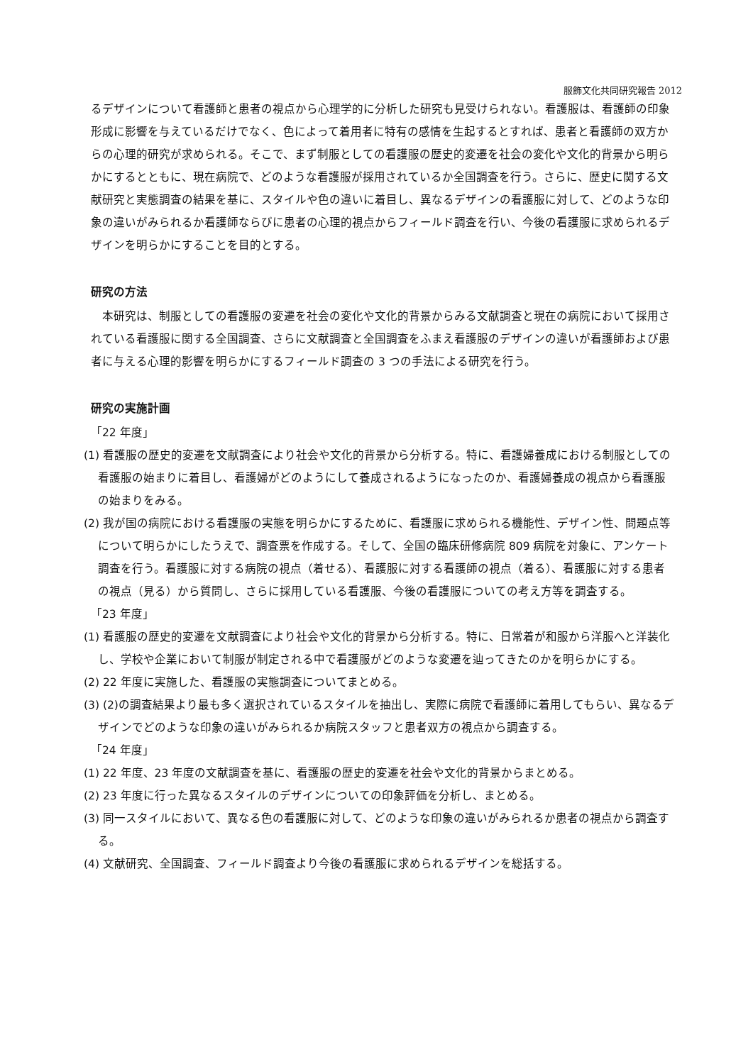服飾文化共同研究報告 2012
るデザインについて看護師と患者の視点から心理学的に分析した研究も見受けられない。看護服は、看護師の印象形成に影響を与えているだけでなく、色によって着用者に特有の感情を生起するとすれば、患者と看護師の双方からの心理的研究が求められる。そこで、まず制服としての看護服の歴史的変遷を社会の変化や文化的背景から明らかにするとともに、現在病院で、どのような看護服が採用されているか全国調査を行う。さらに、歴史に関する文献研究と実態調査の結果を基に、スタイルや色の違いに着目し、異なるデザインの看護服に対して、どのような印象の違いがみられるか看護師ならびに患者の心理的視点からフィールド調査を行い、今後の看護服に求められるデザインを明らかにすることを目的とする。
研究の方法
本研究は、制服としての看護服の変遷を社会の変化や文化的背景からみる文献調査と現在の病院において採用されている看護服に関する全国調査、さらに文献調査と全国調査をふまえ看護服のデザインの違いが看護師および患者に与える心理的影響を明らかにするフィールド調査の 3 つの手法による研究を行う。
研究の実施計画
「22 年度」
(1) 看護服の歴史的変遷を文献調査により社会や文化的背景から分析する。特に、看護婦養成における制服としての看護服の始まりに着目し、看護婦がどのようにして養成されるようになったのか、看護婦養成の視点から看護服の始まりをみる。
(2) 我が国の病院における看護服の実態を明らかにするために、看護服に求められる機能性、デザイン性、問題点等について明らかにしたうえで、調査票を作成する。そして、全国の臨床研修病院 809 病院を対象に、アンケート調査を行う。看護服に対する病院の視点（着せる）、看護服に対する看護師の視点（着る）、看護服に対する患者の視点（見る）から質問し、さらに採用している看護服、今後の看護服についての考え方等を調査する。
「23 年度」
(1) 看護服の歴史的変遷を文献調査により社会や文化的背景から分析する。特に、日常着が和服から洋服へと洋装化し、学校や企業において制服が制定される中で看護服がどのような変遷を辿ってきたのかを明らかにする。
(2) 22 年度に実施した、看護服の実態調査についてまとめる。
(3) (2)の調査結果より最も多く選択されているスタイルを抽出し、実際に病院で看護師に着用してもらい、異なるデザインでどのような印象の違いがみられるか病院スタッフと患者双方の視点から調査する。
「24 年度」
(1) 22 年度、23 年度の文献調査を基に、看護服の歴史的変遷を社会や文化的背景からまとめる。
(2) 23 年度に行った異なるスタイルのデザインについての印象評価を分析し、まとめる。
(3) 同一スタイルにおいて、異なる色の看護服に対して、どのような印象の違いがみられるか患者の視点から調査する。
(4) 文献研究、全国調査、フィールド調査より今後の看護服に求められるデザインを総括する。